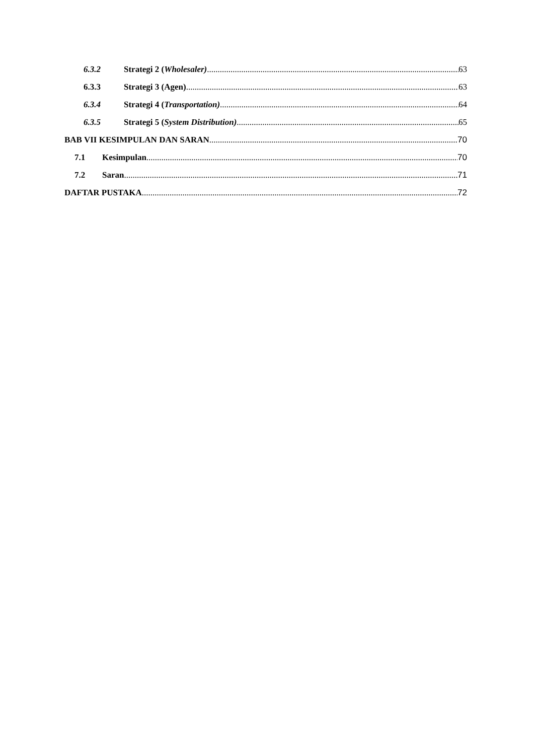6.3.2 Strategi 2 (Wholesaler) 63
6.3.3 Strategi 3 (Agen) 63
6.3.4 Strategi 4 (Transportation) 64
6.3.5 Strategi 5 (System Distribution) 65
BAB VII KESIMPULAN DAN SARAN 70
7.1 Kesimpulan 70
7.2 Saran 71
DAFTAR PUSTAKA 72